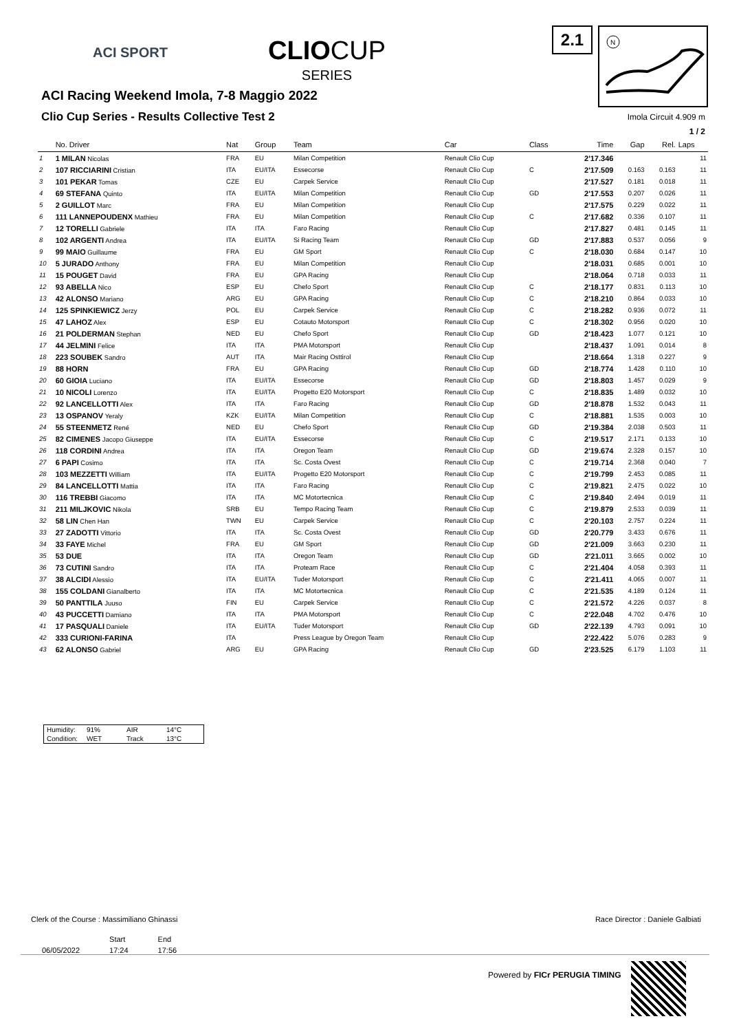ACI SPORT CLIOCUP
SERIES
ACI Racing Weekend Imola, 7-8 Maggio 2022
Clio Cup Series - Results Collective Test 2
2.1
N
Imola Circuit 4.909 m
1 / 2
| | No. Driver | Nat | Group | Team | Car | Class | Time | Gap | Rel. | Laps |
| --- | --- | --- | --- | --- | --- | --- | --- | --- | --- | --- |
| 1 | 1 MILAN Nicolas | FRA | EU | Milan Competition | Renault Clio Cup | | 2'17.346 | | | 11 |
| 2 | 107 RICCIARINI Cristian | ITA | EU/ITA | Essecorse | Renault Clio Cup | C | 2'17.509 | 0.163 | 0.163 | 11 |
| 3 | 101 PEKAR Tomas | CZE | EU | Carpek Service | Renault Clio Cup | | 2'17.527 | 0.181 | 0.018 | 11 |
| 4 | 69 STEFANA Quinto | ITA | EU/ITA | Milan Competition | Renault Clio Cup | GD | 2'17.553 | 0.207 | 0.026 | 11 |
| 5 | 2 GUILLOT Marc | FRA | EU | Milan Competition | Renault Clio Cup | | 2'17.575 | 0.229 | 0.022 | 11 |
| 6 | 111 LANNEPOUDENX Mathieu | FRA | EU | Milan Competition | Renault Clio Cup | C | 2'17.682 | 0.336 | 0.107 | 11 |
| 7 | 12 TORELLI Gabriele | ITA | ITA | Faro Racing | Renault Clio Cup | | 2'17.827 | 0.481 | 0.145 | 11 |
| 8 | 102 ARGENTI Andrea | ITA | EU/ITA | Si Racing Team | Renault Clio Cup | GD | 2'17.883 | 0.537 | 0.056 | 9 |
| 9 | 99 MAIO Guillaume | FRA | EU | GM Sport | Renault Clio Cup | C | 2'18.030 | 0.684 | 0.147 | 10 |
| 10 | 5 JURADO Anthony | FRA | EU | Milan Competition | Renault Clio Cup | | 2'18.031 | 0.685 | 0.001 | 10 |
| 11 | 15 POUGET David | FRA | EU | GPA Racing | Renault Clio Cup | | 2'18.064 | 0.718 | 0.033 | 11 |
| 12 | 93 ABELLA Nico | ESP | EU | Chefo Sport | Renault Clio Cup | C | 2'18.177 | 0.831 | 0.113 | 10 |
| 13 | 42 ALONSO Mariano | ARG | EU | GPA Racing | Renault Clio Cup | C | 2'18.210 | 0.864 | 0.033 | 10 |
| 14 | 125 SPINKIEWICZ Jerzy | POL | EU | Carpek Service | Renault Clio Cup | C | 2'18.282 | 0.936 | 0.072 | 11 |
| 15 | 47 LAHOZ Alex | ESP | EU | Cotauto Motorsport | Renault Clio Cup | C | 2'18.302 | 0.956 | 0.020 | 10 |
| 16 | 21 POLDERMAN Stephan | NED | EU | Chefo Sport | Renault Clio Cup | GD | 2'18.423 | 1.077 | 0.121 | 10 |
| 17 | 44 JELMINI Felice | ITA | ITA | PMA Motorsport | Renault Clio Cup | | 2'18.437 | 1.091 | 0.014 | 8 |
| 18 | 223 SOUBEK Sandro | AUT | ITA | Mair Racing Osttirol | Renault Clio Cup | | 2'18.664 | 1.318 | 0.227 | 9 |
| 19 | 88 HORN | FRA | EU | GPA Racing | Renault Clio Cup | GD | 2'18.774 | 1.428 | 0.110 | 10 |
| 20 | 60 GIOIA Luciano | ITA | EU/ITA | Essecorse | Renault Clio Cup | GD | 2'18.803 | 1.457 | 0.029 | 9 |
| 21 | 10 NICOLI Lorenzo | ITA | EU/ITA | Progetto E20 Motorsport | Renault Clio Cup | C | 2'18.835 | 1.489 | 0.032 | 10 |
| 22 | 92 LANCELLOTTI Alex | ITA | ITA | Faro Racing | Renault Clio Cup | GD | 2'18.878 | 1.532 | 0.043 | 11 |
| 23 | 13 OSPANOV Yeraly | KZK | EU/ITA | Milan Competition | Renault Clio Cup | C | 2'18.881 | 1.535 | 0.003 | 10 |
| 24 | 55 STEENMETZ René | NED | EU | Chefo Sport | Renault Clio Cup | GD | 2'19.384 | 2.038 | 0.503 | 11 |
| 25 | 82 CIMENES Jacopo Giuseppe | ITA | EU/ITA | Essecorse | Renault Clio Cup | C | 2'19.517 | 2.171 | 0.133 | 10 |
| 26 | 118 CORDINI Andrea | ITA | ITA | Oregon Team | Renault Clio Cup | GD | 2'19.674 | 2.328 | 0.157 | 10 |
| 27 | 6 PAPI Cosimo | ITA | ITA | Sc. Costa Ovest | Renault Clio Cup | C | 2'19.714 | 2.368 | 0.040 | 7 |
| 28 | 103 MEZZETTI William | ITA | EU/ITA | Progetto E20 Motorsport | Renault Clio Cup | C | 2'19.799 | 2.453 | 0.085 | 11 |
| 29 | 84 LANCELLOTTI Mattia | ITA | ITA | Faro Racing | Renault Clio Cup | C | 2'19.821 | 2.475 | 0.022 | 10 |
| 30 | 116 TREBBI Giacomo | ITA | ITA | MC Motortecnica | Renault Clio Cup | C | 2'19.840 | 2.494 | 0.019 | 11 |
| 31 | 211 MILJKOVIC Nikola | SRB | EU | Tempo Racing Team | Renault Clio Cup | C | 2'19.879 | 2.533 | 0.039 | 11 |
| 32 | 58 LIN Chen Han | TWN | EU | Carpek Service | Renault Clio Cup | C | 2'20.103 | 2.757 | 0.224 | 11 |
| 33 | 27 ZADOTTI Vittorio | ITA | ITA | Sc. Costa Ovest | Renault Clio Cup | GD | 2'20.779 | 3.433 | 0.676 | 11 |
| 34 | 33 FAYE Michel | FRA | EU | GM Sport | Renault Clio Cup | GD | 2'21.009 | 3.663 | 0.230 | 11 |
| 35 | 53 DUE | ITA | ITA | Oregon Team | Renault Clio Cup | GD | 2'21.011 | 3.665 | 0.002 | 10 |
| 36 | 73 CUTINI Sandro | ITA | ITA | Proteam Race | Renault Clio Cup | C | 2'21.404 | 4.058 | 0.393 | 11 |
| 37 | 38 ALCIDI Alessio | ITA | EU/ITA | Tuder Motorsport | Renault Clio Cup | C | 2'21.411 | 4.065 | 0.007 | 11 |
| 38 | 155 COLDANI Gianalberto | ITA | ITA | MC Motortecnica | Renault Clio Cup | C | 2'21.535 | 4.189 | 0.124 | 11 |
| 39 | 50 PANTTILA Juuso | FIN | EU | Carpek Service | Renault Clio Cup | C | 2'21.572 | 4.226 | 0.037 | 8 |
| 40 | 43 PUCCETTI Damiano | ITA | ITA | PMA Motorsport | Renault Clio Cup | C | 2'22.048 | 4.702 | 0.476 | 10 |
| 41 | 17 PASQUALI Daniele | ITA | EU/ITA | Tuder Motorsport | Renault Clio Cup | GD | 2'22.139 | 4.793 | 0.091 | 10 |
| 42 | 333 CURIONI-FARINA | ITA | | Press League by Oregon Team | Renault Clio Cup | | 2'22.422 | 5.076 | 0.283 | 9 |
| 43 | 62 ALONSO Gabriel | ARG | EU | GPA Racing | Renault Clio Cup | GD | 2'23.525 | 6.179 | 1.103 | 11 |
| Humidity: | 91% | AIR | 14°C |
| Condition: | WET | Track | 13°C |
Clerk of the Course : Massimiliano Ghinassi
Race Director : Daniele Galbiati
| | Start | End |
| 06/05/2022 | 17:24 | 17:56 |
Powered by FICr PERUGIA TIMING